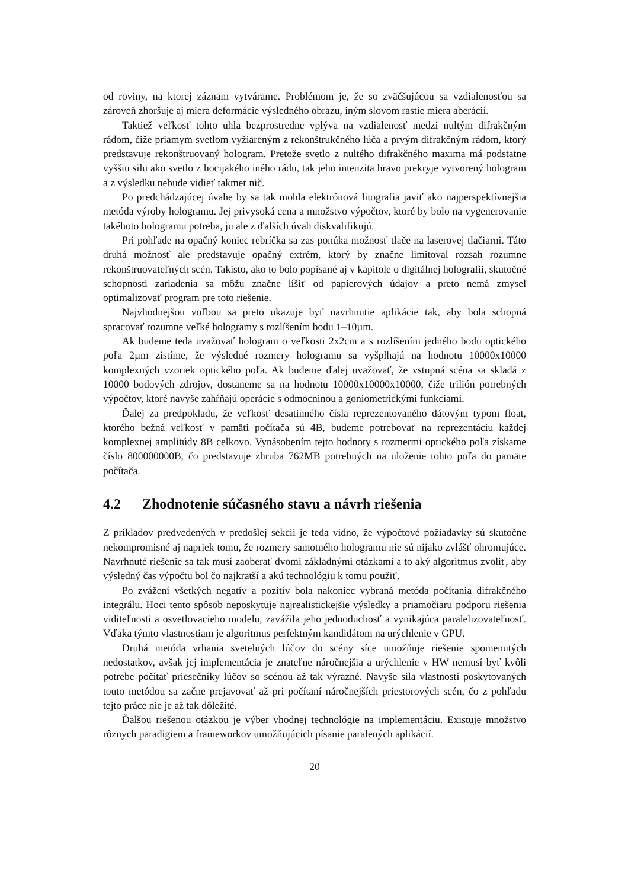od roviny, na ktorej záznam vytvárame. Problémom je, že so zväčšujúcou sa vzdialenosťou sa zároveň zhoršuje aj miera deformácie výsledného obrazu, iným slovom rastie miera aberácií.
Taktiež veľkosť tohto uhla bezprostredne vplýva na vzdialenosť medzi nultým difrakčným rádom, čiže priamym svetlom vyžiareným z rekonštrukčného lúča a prvým difrakčným rádom, ktorý predstavuje rekonštruovaný hologram. Pretože svetlo z nultého difrakčného maxima má podstatne vyššiu silu ako svetlo z hocijakého iného rádu, tak jeho intenzita hravo prekryje vytvorený hologram a z výsledku nebude vidieť takmer nič.
Po predchádzajúcej úvahe by sa tak mohla elektrónová litografia javiť ako najperspektívnejšia metóda výroby hologramu. Jej privysoká cena a množstvo výpočtov, ktoré by bolo na vygenerovanie takéhoto hologramu potreba, ju ale z ďalších úvah diskvalifikujú.
Pri pohľade na opačný koniec rebríčka sa zas ponúka možnosť tlače na laserovej tlačiarni. Táto druhá možnosť ale predstavuje opačný extrém, ktorý by značne limitoval rozsah rozumne rekonštruovateľných scén. Takisto, ako to bolo popísané aj v kapitole o digitálnej holografii, skutočné schopnosti zariadenia sa môžu značne líšiť od papierových údajov a preto nemá zmysel optimalizovať program pre toto riešenie.
Najvhodnejšou voľbou sa preto ukazuje byť navrhnutie aplikácie tak, aby bola schopná spracovať rozumne veľké hologramy s rozlíšením bodu 1–10µm.
Ak budeme teda uvažovať hologram o veľkosti 2x2cm a s rozlíšením jedného bodu optického poľa 2µm zistíme, že výsledné rozmery hologramu sa vyšplhajú na hodnotu 10000x10000 komplexných vzoriek optického poľa. Ak budeme ďalej uvažovať, že vstupná scéna sa skladá z 10000 bodových zdrojov, dostaneme sa na hodnotu 10000x10000x10000, čiže trilión potrebných výpočtov, ktoré navyše zahŕňajú operácie s odmocninou a goniometrickými funkciami.
Ďalej za predpokladu, že veľkosť desatinného čísla reprezentovaného dátovým typom float, ktorého bežná veľkosť v pamäti počítača sú 4B, budeme potrebovať na reprezentáciu každej komplexnej amplitúdy 8B celkovo. Vynásobením tejto hodnoty s rozmermi optického poľa získame číslo 800000000B, čo predstavuje zhruba 762MB potrebných na uloženie tohto poľa do pamäte počítača.
4.2 Zhodnotenie súčasného stavu a návrh riešenia
Z príkladov predvedených v predošlej sekcii je teda vidno, že výpočtové požiadavky sú skutočne nekompromisné aj napriek tomu, že rozmery samotného hologramu nie sú nijako zvlášť ohromujúce. Navrhnuté riešenie sa tak musí zaoberať dvomi základnými otázkami a to aký algoritmus zvoliť, aby výsledný čas výpočtu bol čo najkratší a akú technológiu k tomu použiť.
Po zvážení všetkých negatív a pozitív bola nakoniec vybraná metóda počítania difrakčného integrálu. Hoci tento spôsob neposkytuje najrealistickejšie výsledky a priamočiaru podporu riešenia viditeľnosti a osvetlovacieho modelu, zavážila jeho jednoduchosť a vynikajúca paralelizovateľnosť. Vďaka týmto vlastnostiam je algoritmus perfektným kandidátom na urýchlenie v GPU.
Druhá metóda vrhania svetelných lúčov do scény síce umožňuje riešenie spomenutých nedostatkov, avšak jej implementácia je znateľne náročnejšia a urýchlenie v HW nemusí byť kvôli potrebe počítať priesečníky lúčov so scénou až tak výrazné. Navyše sila vlastností poskytovaných touto metódou sa začne prejavovať až pri počítaní náročnejších priestorových scén, čo z pohľadu tejto práce nie je až tak dôležité.
Ďalšou riešenou otázkou je výber vhodnej technológie na implementáciu. Existuje množstvo rôznych paradigiem a frameworkov umožňujúcich písanie paralených aplikácií.
20